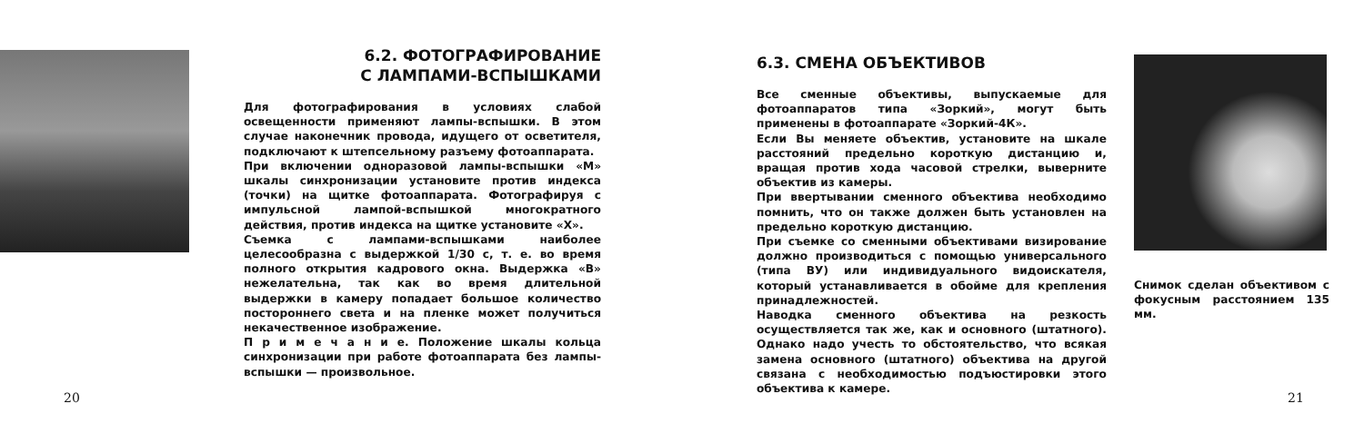6.2. ФОТОГРАФИРОВАНИЕ
С ЛАМПАМИ-ВСПЫШКАМИ
Для фотографирования в условиях слабой освещенности применяют лампы-вспышки. В этом случае наконечник провода, идущего от осветителя, подключают к штепсельному разъему фотоаппарата.
При включении одноразовой лампы-вспышки «М» шкалы синхронизации установите против индекса (точки) на щитке фотоаппарата. Фотографируя с импульсной лампой-вспышкой многократного действия, против индекса на щитке установите «Х».
Съемка с лампами-вспышками наиболее целесообразна с выдержкой 1/30 с, т. е. во время полного открытия кадрового окна. Выдержка «В» нежелательна, так как во время длительной выдержки в камеру попадает большое количество постороннего света и на пленке может получиться некачественное изображение.
П р и м е ч а н и е. Положение шкалы кольца синхронизации при работе фотоаппарата без лампы-вспышки — произвольное.
20
6.3. СМЕНА ОБЪЕКТИВОВ
Все сменные объективы, выпускаемые для фотоаппаратов типа «Зоркий», могут быть применены в фотоаппарате «Зоркий-4К».
Если Вы меняете объектив, установите на шкале расстояний предельно короткую дистанцию и, вращая против хода часовой стрелки, выверните объектив из камеры.
При ввертывании сменного объектива необходимо помнить, что он также должен быть установлен на предельно короткую дистанцию.
При съемке со сменными объективами визирование должно производиться с помощью универсального (типа ВУ) или индивидуального видоискателя, который устанавливается в обойме для крепления принадлежностей.
Наводка сменного объектива на резкость осуществляется так же, как и основного (штатного). Однако надо учесть то обстоятельство, что всякая замена основного (штатного) объектива на другой связана с необходимостью подъюстировки этого объектива к камере.
Снимок сделан объективом с фокусным расстоянием 135 мм.
21